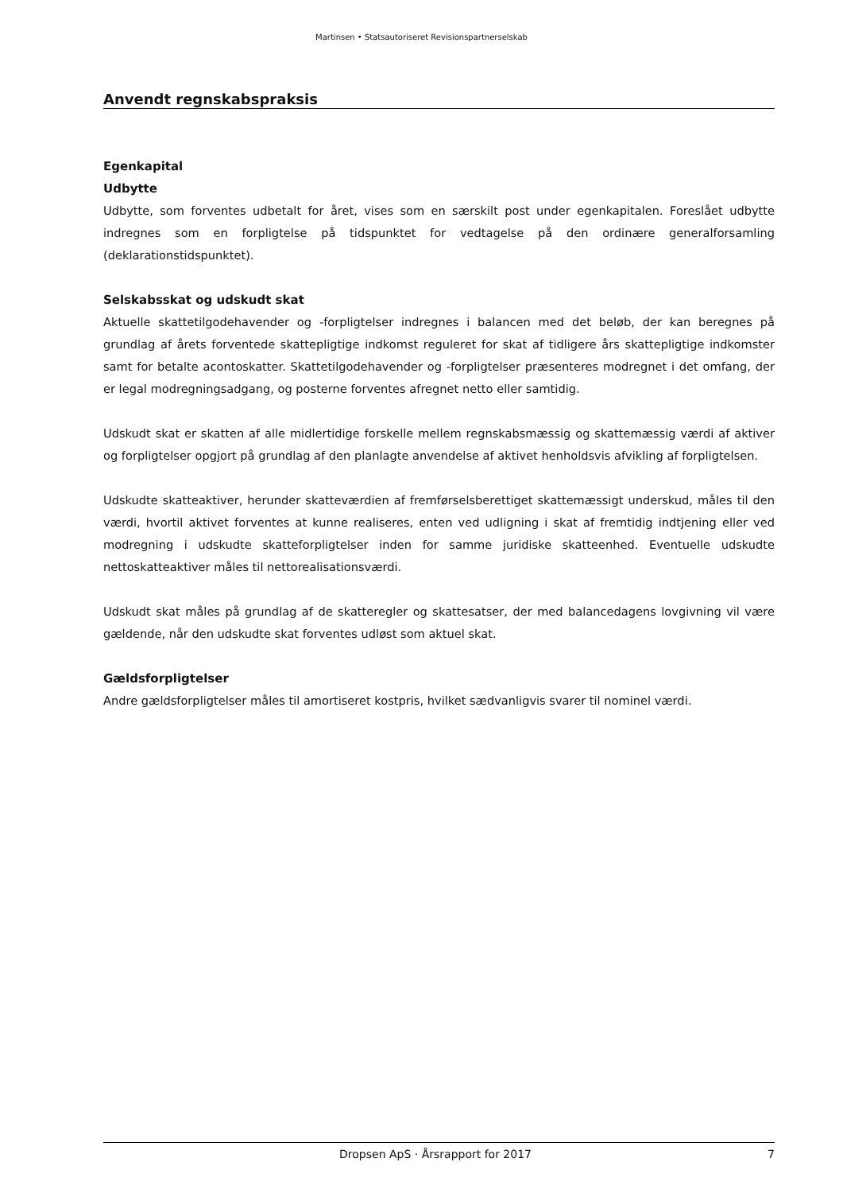Martinsen • Statsautoriseret Revisionspartnerselskab
Anvendt regnskabspraksis
Egenkapital
Udbytte
Udbytte, som forventes udbetalt for året, vises som en særskilt post under egenkapitalen. Foreslået udbytte indregnes som en forpligtelse på tidspunktet for vedtagelse på den ordinære generalforsamling (deklarationstidspunktet).
Selskabsskat og udskudt skat
Aktuelle skattetilgodehavender og -forpligtelser indregnes i balancen med det beløb, der kan beregnes på grundlag af årets forventede skattepligtige indkomst reguleret for skat af tidligere års skattepligtige indkomster samt for betalte acontoskatter. Skattetilgodehavender og -forpligtelser præsenteres modregnet i det omfang, der er legal modregningsadgang, og posterne forventes afregnet netto eller samtidig.
Udskudt skat er skatten af alle midlertidige forskelle mellem regnskabsmæssig og skattemæssig værdi af aktiver og forpligtelser opgjort på grundlag af den planlagte anvendelse af aktivet henholdsvis afvikling af forpligtelsen.
Udskudte skatteaktiver, herunder skatteværdien af fremførselsberettiget skattemæssigt underskud, måles til den værdi, hvortil aktivet forventes at kunne realiseres, enten ved udligning i skat af fremtidig indtjening eller ved modregning i udskudte skatteforpligtelser inden for samme juridiske skatteenhed. Eventuelle udskudte nettoskatteaktiver måles til nettorealisationsværdi.
Udskudt skat måles på grundlag af de skatteregler og skattesatser, der med balancedagens lovgivning vil være gældende, når den udskudte skat forventes udløst som aktuel skat.
Gældsforpligtelser
Andre gældsforpligtelser måles til amortiseret kostpris, hvilket sædvanligvis svarer til nominel værdi.
Dropsen ApS · Årsrapport for 2017 7